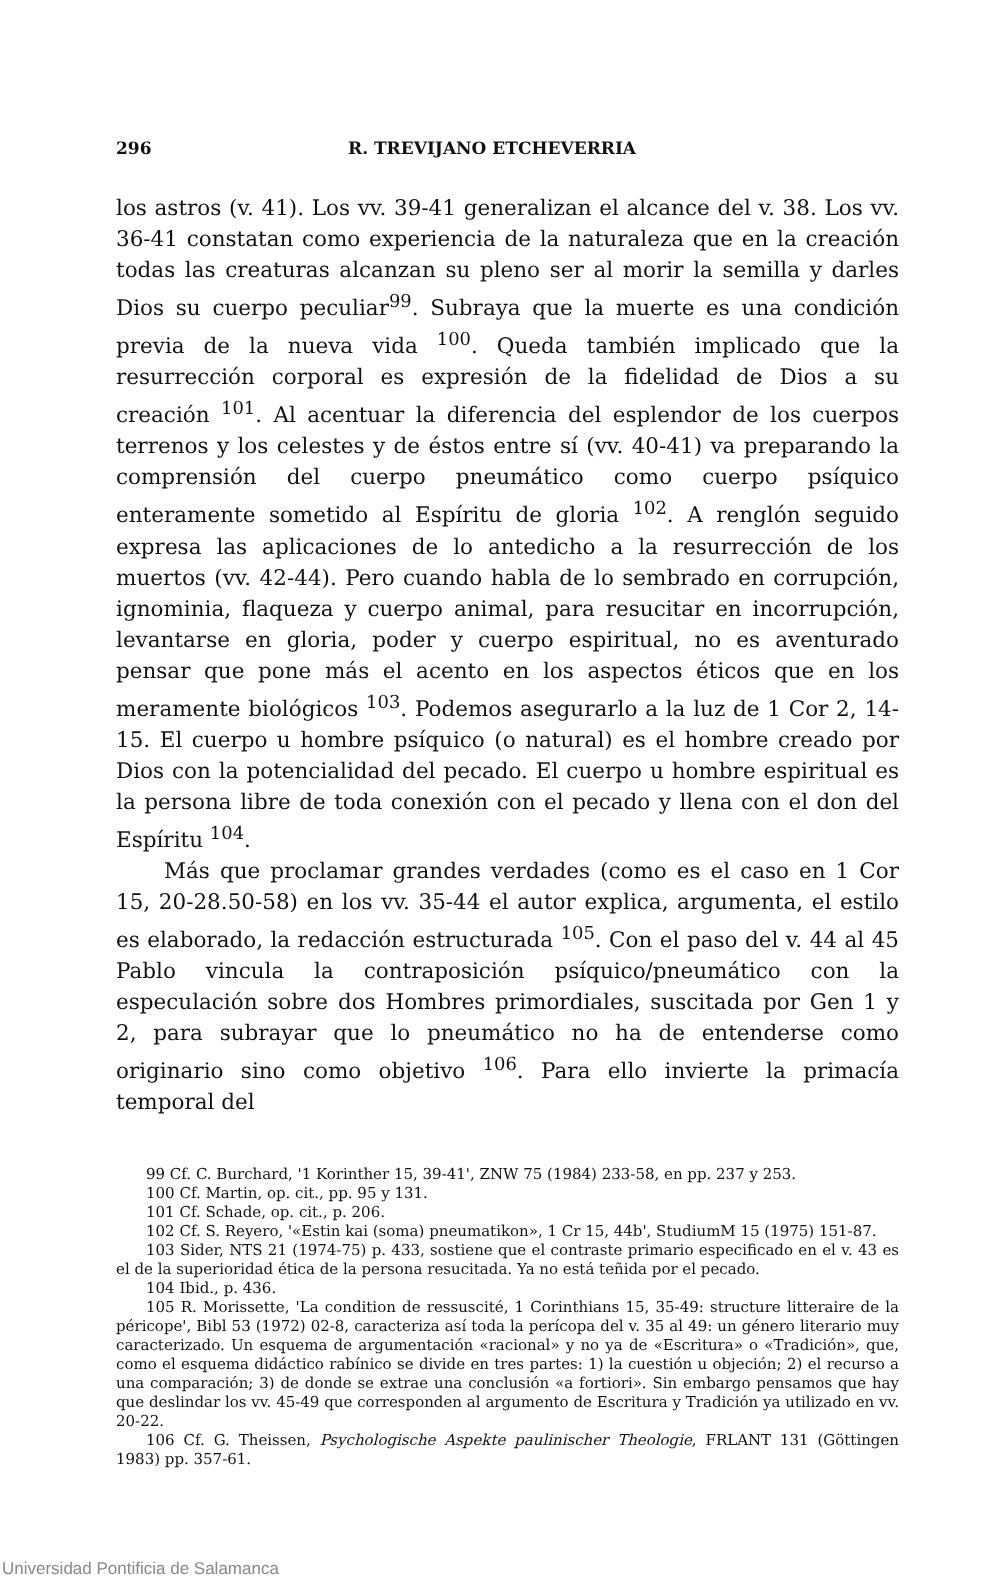296 R. TREVIJANO ETCHEVERRIA
los astros (v. 41). Los vv. 39-41 generalizan el alcance del v. 38. Los vv. 36-41 constatan como experiencia de la naturaleza que en la creación todas las creaturas alcanzan su pleno ser al morir la semilla y darles Dios su cuerpo peculiar<sup>99</sup>. Subraya que la muerte es una condición previa de la nueva vida <sup>100</sup>. Queda también implicado que la resurrección corporal es expresión de la fidelidad de Dios a su creación <sup>101</sup>. Al acentuar la diferencia del esplendor de los cuerpos terrenos y los celestes y de éstos entre sí (vv. 40-41) va preparando la comprensión del cuerpo pneumático como cuerpo psíquico enteramente sometido al Espíritu de gloria <sup>102</sup>. A renglón seguido expresa las aplicaciones de lo antedicho a la resurrección de los muertos (vv. 42-44). Pero cuando habla de lo sembrado en corrupción, ignominia, flaqueza y cuerpo animal, para resucitar en incorrupción, levantarse en gloria, poder y cuerpo espiritual, no es aventurado pensar que pone más el acento en los aspectos éticos que en los meramente biológicos <sup>103</sup>. Podemos asegurarlo a la luz de 1 Cor 2, 14-15. El cuerpo u hombre psíquico (o natural) es el hombre creado por Dios con la potencialidad del pecado. El cuerpo u hombre espiritual es la persona libre de toda conexión con el pecado y llena con el don del Espíritu <sup>104</sup>.
Más que proclamar grandes verdades (como es el caso en 1 Cor 15, 20-28.50-58) en los vv. 35-44 el autor explica, argumenta, el estilo es elaborado, la redacción estructurada <sup>105</sup>. Con el paso del v. 44 al 45 Pablo vincula la contraposición psíquico/pneumático con la especulación sobre dos Hombres primordiales, suscitada por Gen 1 y 2, para subrayar que lo pneumático no ha de entenderse como originario sino como objetivo <sup>106</sup>. Para ello invierte la primacía temporal del
99 Cf. C. Burchard, '1 Korinther 15, 39-41', ZNW 75 (1984) 233-58, en pp. 237 y 253.
100 Cf. Martin, op. cit., pp. 95 y 131.
101 Cf. Schade, op. cit., p. 206.
102 Cf. S. Reyero, '«Estin kai (soma) pneumatikon», 1 Cr 15, 44b', StudiumM 15 (1975) 151-87.
103 Sider, NTS 21 (1974-75) p. 433, sostiene que el contraste primario especificado en el v. 43 es el de la superioridad ética de la persona resucitada. Ya no está teñida por el pecado.
104 Ibid., p. 436.
105 R. Morissette, 'La condition de ressuscité, 1 Corinthians 15, 35-49: structure litteraire de la péricope', Bibl 53 (1972) 02-8, caracteriza así toda la perícopa del v. 35 al 49: un género literario muy caracterizado. Un esquema de argumentación «racional» y no ya de «Escritura» o «Tradición», que, como el esquema didáctico rabínico se divide en tres partes: 1) la cuestión u objeción; 2) el recurso a una comparación; 3) de donde se extrae una conclusión «a fortiori». Sin embargo pensamos que hay que deslindar los vv. 45-49 que corresponden al argumento de Escritura y Tradición ya utilizado en vv. 20-22.
106 Cf. G. Theissen, Psychologische Aspekte paulinischer Theologie, FRLANT 131 (Göttingen 1983) pp. 357-61.
Universidad Pontificia de Salamanca